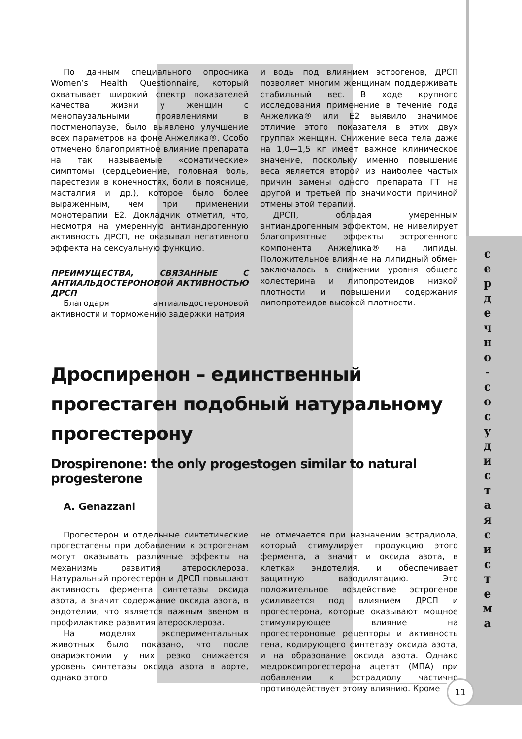По данным специального опросника Women’s Health Questionnaire, который охватывает широкий спектр показателей качества жизни у женщин с менопаузальными проявлениями в постменопаузе, было выявлено улучшение всех параметров на фоне Анжелика®. Особо отмечено благоприятное влияние препарата на так называемые «соматические» симптомы (сердцебиение, головная боль, парестезии в конечностях, боли в пояснице, масталгия и др.), которое было более выраженным, чем при применении монотерапии Е2. Докладчик отметил, что, несмотря на умеренную антиандрогенную активность ДРСП, не оказывал негативного эффекта на сексуальную функцию.
ПРЕИМУЩЕСТВА, СВЯЗАННЫЕ С АНТИАЛЬДОСТЕРОНОВОЙ АКТИВНОСТЬЮ ДРСП
Благодаря антиальдостероновой активности и торможению задержки натрия
и воды под влиянием эстрогенов, ДРСП позволяет многим женщинам поддерживать стабильный вес. В ходе крупного исследования применение в течение года Анжелика® или Е2 выявило значимое отличие этого показателя в этих двух группах женщин. Снижение веса тела даже на 1,0—1,5 кг имеет важное клиническое значение, поскольку именно повышение веса является второй из наиболее частых причин замены одного препарата ГТ на другой и третьей по значимости причиной отмены этой терапии.
ДРСП, обладая умеренным антиандрогенным эффектом, не нивелирует благоприятные эффекты эстрогенного компонента Анжелика® на липиды. Положительное влияние на липидный обмен заключалось в снижении уровня общего холестерина и липопротеидов низкой плотности и повышении содержания липопротеидов высокой плотности.
Дроспиренон – единственный прогестаген подобный натуральному прогестерону
Drospirenone: the only progestogen similar to natural progesterone
A. Genazzani
Прогестерон и отдельные синтетические прогестагены при добавлении к эстрогенам могут оказывать различные эффекты на механизмы развития атеросклероза. Натуральный прогестерон и ДРСП повышают активность фермента синтетазы оксида азота, а значит содержание оксида азота, в эндотелии, что является важным звеном в профилактике развития атеросклероза.
На моделях экспериментальных животных было показано, что после овариэктомии у них резко снижается уровень синтетазы оксида азота в аорте, однако этого
не отмечается при назначении эстрадиола, который стимулирует продукцию этого фермента, а значит и оксида азота, в клетках эндотелия, и обеспечивает защитную вазодилятацию. Это положительное воздействие эстрогенов усиливается под влиянием ДРСП и прогестерона, которые оказывают мощное стимулирующее влияние на прогестероновые рецепторы и активность гена, кодирующего синтетазу оксида азота, и на образование оксида азота. Однако медроксипрогестерона ацетат (МПА) при добавлении к эстрадиолу частично противодействует этому влиянию. Кроме
с е р д е ч н о - с о с у д и с т а я с и с т е м а
11